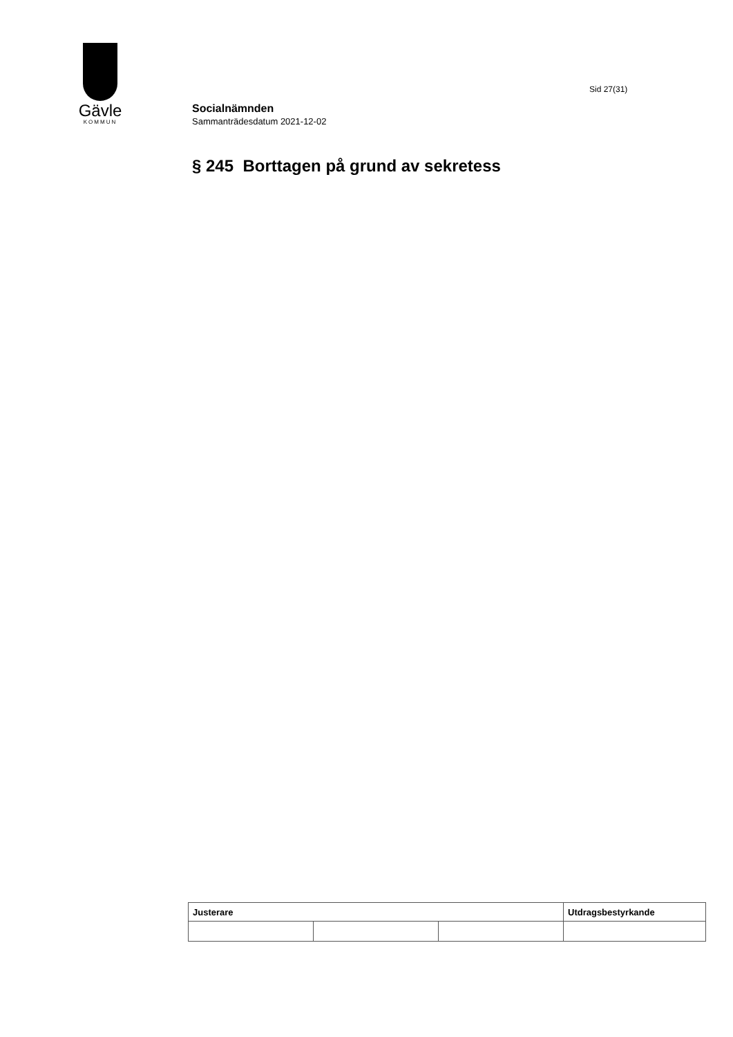Gävle
KOMMUN
Sid 27(31)
Socialnämnden
Sammanträdesdatum 2021-12-02
§ 245 Borttagen på grund av sekretess
| Justerare | | | Utdragsbestyrkande |
| --- | --- | --- | --- |